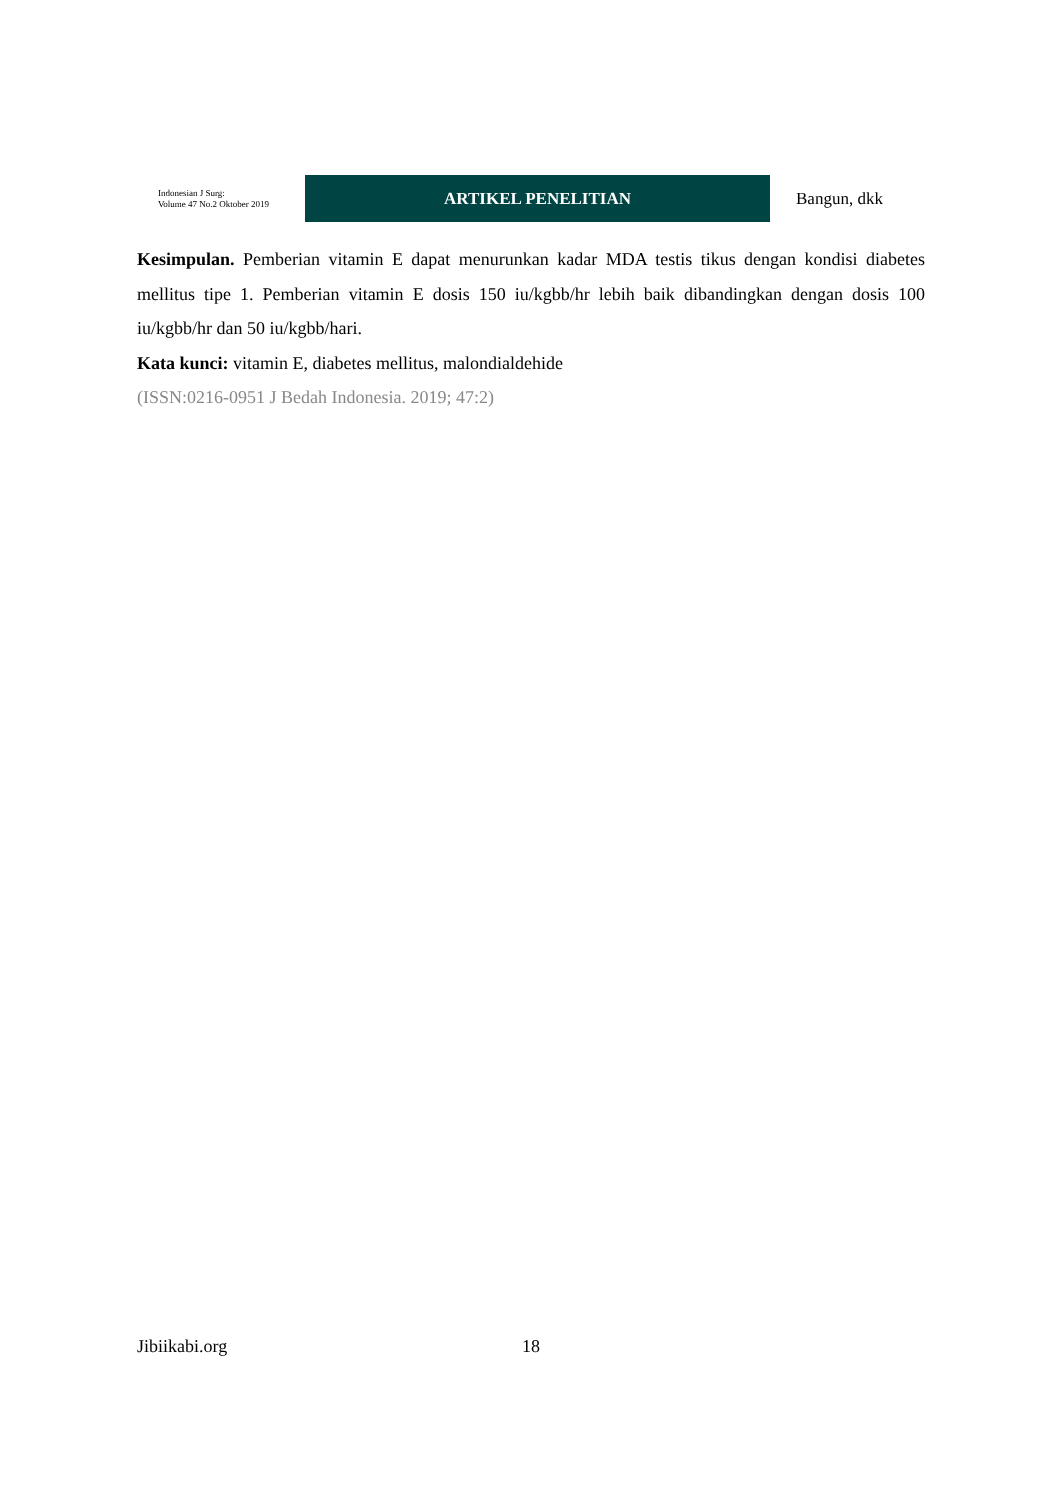Indonesian J Surg:
Volume 47 No.2 Oktober 2019
ARTIKEL PENELITIAN
Bangun, dkk
Kesimpulan. Pemberian vitamin E dapat menurunkan kadar MDA testis tikus dengan kondisi diabetes mellitus tipe 1. Pemberian vitamin E dosis 150 iu/kgbb/hr lebih baik dibandingkan dengan dosis 100 iu/kgbb/hr dan 50 iu/kgbb/hari.
Kata kunci: vitamin E, diabetes mellitus, malondialdehide
(ISSN:0216-0951 J Bedah Indonesia. 2019; 47:2)
Jibiikabi.org 18